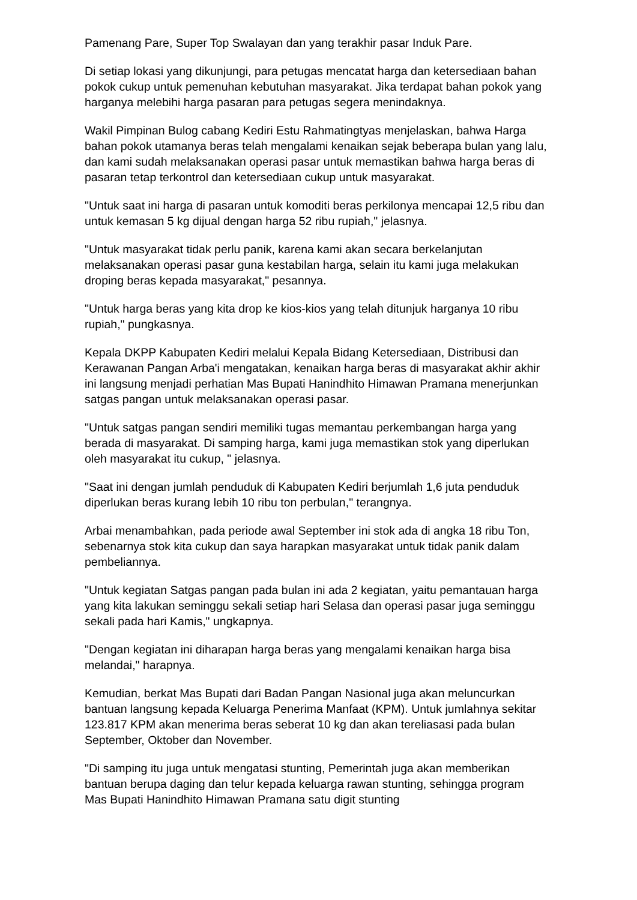Pamenang Pare, Super Top Swalayan dan yang terakhir pasar Induk Pare.
Di setiap lokasi yang dikunjungi, para petugas mencatat harga dan ketersediaan bahan pokok cukup untuk pemenuhan kebutuhan masyarakat. Jika terdapat bahan pokok yang harganya melebihi harga pasaran para petugas segera menindaknya.
Wakil Pimpinan Bulog cabang Kediri Estu Rahmatingtyas menjelaskan, bahwa Harga bahan pokok utamanya beras telah mengalami kenaikan sejak beberapa bulan yang lalu, dan kami sudah melaksanakan operasi pasar untuk memastikan bahwa harga beras di pasaran tetap terkontrol dan ketersediaan cukup untuk masyarakat.
"Untuk saat ini harga di pasaran untuk komoditi beras perkilonya mencapai 12,5 ribu dan untuk kemasan 5 kg dijual dengan harga 52 ribu rupiah," jelasnya.
"Untuk masyarakat tidak perlu panik, karena kami akan secara berkelanjutan melaksanakan operasi pasar guna kestabilan harga, selain itu kami juga melakukan droping beras kepada masyarakat," pesannya.
"Untuk harga beras yang kita drop ke kios-kios yang telah ditunjuk harganya 10 ribu rupiah," pungkasnya.
Kepala DKPP Kabupaten Kediri melalui Kepala Bidang Ketersediaan, Distribusi dan Kerawanan Pangan Arba'i mengatakan, kenaikan harga beras di masyarakat akhir akhir ini langsung menjadi perhatian Mas Bupati Hanindhito Himawan Pramana menerjunkan satgas pangan untuk melaksanakan operasi pasar.
"Untuk satgas pangan sendiri memiliki tugas memantau perkembangan harga yang berada di masyarakat. Di samping harga, kami juga memastikan stok yang diperlukan oleh masyarakat itu cukup, " jelasnya.
"Saat ini dengan jumlah penduduk di Kabupaten Kediri berjumlah 1,6 juta penduduk diperlukan beras kurang lebih 10 ribu ton perbulan," terangnya.
Arbai menambahkan, pada periode awal September ini stok ada di angka 18 ribu Ton, sebenarnya stok kita cukup dan saya harapkan masyarakat untuk tidak panik dalam pembeliannya.
"Untuk kegiatan Satgas pangan pada bulan ini ada 2 kegiatan, yaitu pemantauan harga yang kita lakukan seminggu sekali setiap hari Selasa dan operasi pasar juga seminggu sekali pada hari Kamis," ungkapnya.
"Dengan kegiatan ini diharapan harga beras yang mengalami kenaikan harga bisa melandai," harapnya.
Kemudian, berkat Mas Bupati dari Badan Pangan Nasional juga akan meluncurkan bantuan langsung kepada Keluarga Penerima Manfaat (KPM). Untuk jumlahnya sekitar 123.817 KPM akan menerima beras seberat 10 kg dan akan tereliasasi pada bulan September, Oktober dan November.
"Di samping itu juga untuk mengatasi stunting, Pemerintah juga akan memberikan bantuan berupa daging dan telur kepada keluarga rawan stunting, sehingga program Mas Bupati Hanindhito Himawan Pramana satu digit stunting